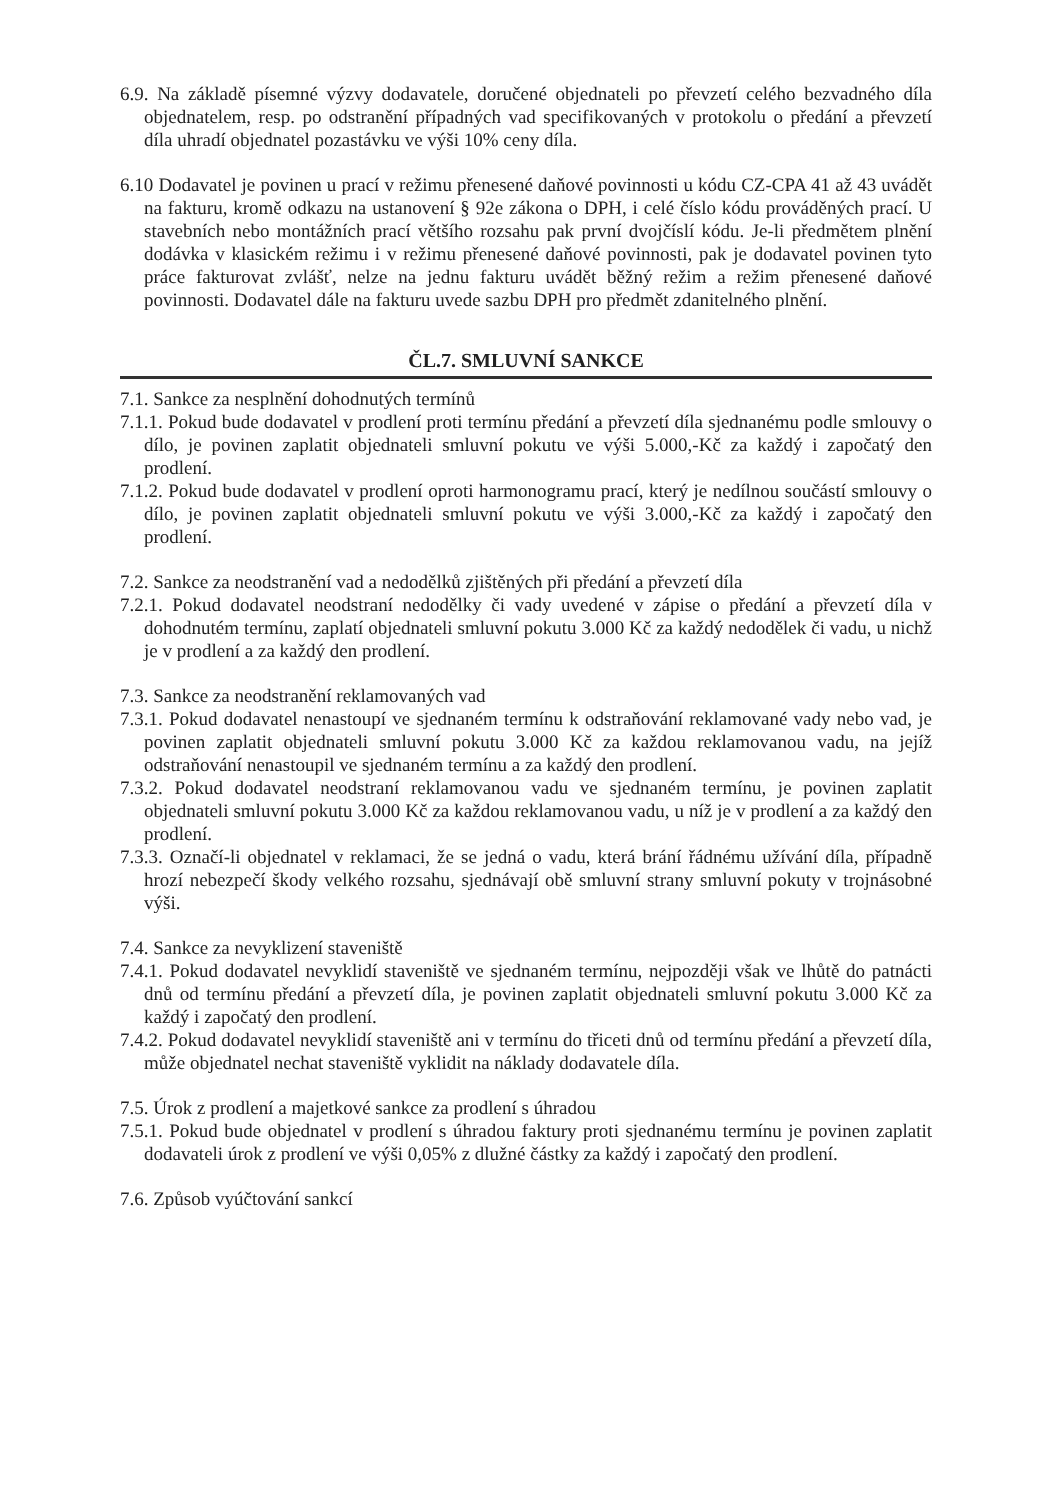6.9. Na základě písemné výzvy dodavatele, doručené objednateli po převzetí celého bezvadného díla objednatelem, resp. po odstranění případných vad specifikovaných v protokolu o předání a převzetí díla uhradí objednatel pozastávku ve výši 10% ceny díla.
6.10 Dodavatel je povinen u prací v režimu přenesené daňové povinnosti u kódu CZ-CPA 41 až 43 uvádět na fakturu, kromě odkazu na ustanovení § 92e zákona o DPH, i celé číslo kódu prováděných prací. U stavebních nebo montážních prací většího rozsahu pak první dvojčíslí kódu. Je-li předmětem plnění dodávka v klasickém režimu i v režimu přenesené daňové povinnosti, pak je dodavatel povinen tyto práce fakturovat zvlášť, nelze na jednu fakturu uvádět běžný režim a režim přenesené daňové povinnosti. Dodavatel dále na fakturu uvede sazbu DPH pro předmět zdanitelného plnění.
ČL.7. SMLUVNÍ SANKCE
7.1. Sankce za nesplnění dohodnutých termínů
7.1.1. Pokud bude dodavatel v prodlení proti termínu předání a převzetí díla sjednanému podle smlouvy o dílo, je povinen zaplatit objednateli smluvní pokutu ve výši 5.000,-Kč za každý i započatý den prodlení.
7.1.2. Pokud bude dodavatel v prodlení oproti harmonogramu prací, který je nedílnou součástí smlouvy o dílo, je povinen zaplatit objednateli smluvní pokutu ve výši 3.000,-Kč za každý i započatý den prodlení.
7.2. Sankce za neodstranění vad a nedodělků zjištěných při předání a převzetí díla
7.2.1. Pokud dodavatel neodstraní nedodělky či vady uvedené v zápise o předání a převzetí díla v dohodnutém termínu, zaplatí objednateli smluvní pokutu 3.000 Kč za každý nedodělek či vadu, u nichž je v prodlení a za každý den prodlení.
7.3. Sankce za neodstranění reklamovaných vad
7.3.1. Pokud dodavatel nenastoupí ve sjednaném termínu k odstraňování reklamované vady nebo vad, je povinen zaplatit objednateli smluvní pokutu 3.000 Kč za každou reklamovanou vadu, na jejíž odstraňování nenastoupil ve sjednaném termínu a za každý den prodlení.
7.3.2. Pokud dodavatel neodstraní reklamovanou vadu ve sjednaném termínu, je povinen zaplatit objednateli smluvní pokutu 3.000 Kč za každou reklamovanou vadu, u níž je v prodlení a za každý den prodlení.
7.3.3. Označí-li objednatel v reklamaci, že se jedná o vadu, která brání řádnému užívání díla, případně hrozí nebezpečí škody velkého rozsahu, sjednávají obě smluvní strany smluvní pokuty v trojnásobné výši.
7.4. Sankce za nevyklizení staveniště
7.4.1. Pokud dodavatel nevyklidí staveniště ve sjednaném termínu, nejpozději však ve lhůtě do patnácti dnů od termínu předání a převzetí díla, je povinen zaplatit objednateli smluvní pokutu 3.000 Kč za každý i započatý den prodlení.
7.4.2. Pokud dodavatel nevyklidí staveniště ani v termínu do třiceti dnů od termínu předání a převzetí díla, může objednatel nechat staveniště vyklidit na náklady dodavatele díla.
7.5. Úrok z prodlení a majetkové sankce za prodlení s úhradou
7.5.1. Pokud bude objednatel v prodlení s úhradou faktury proti sjednanému termínu je povinen zaplatit dodavateli úrok z prodlení ve výši 0,05% z dlužné částky za každý i započatý den prodlení.
7.6. Způsob vyúčtování sankcí